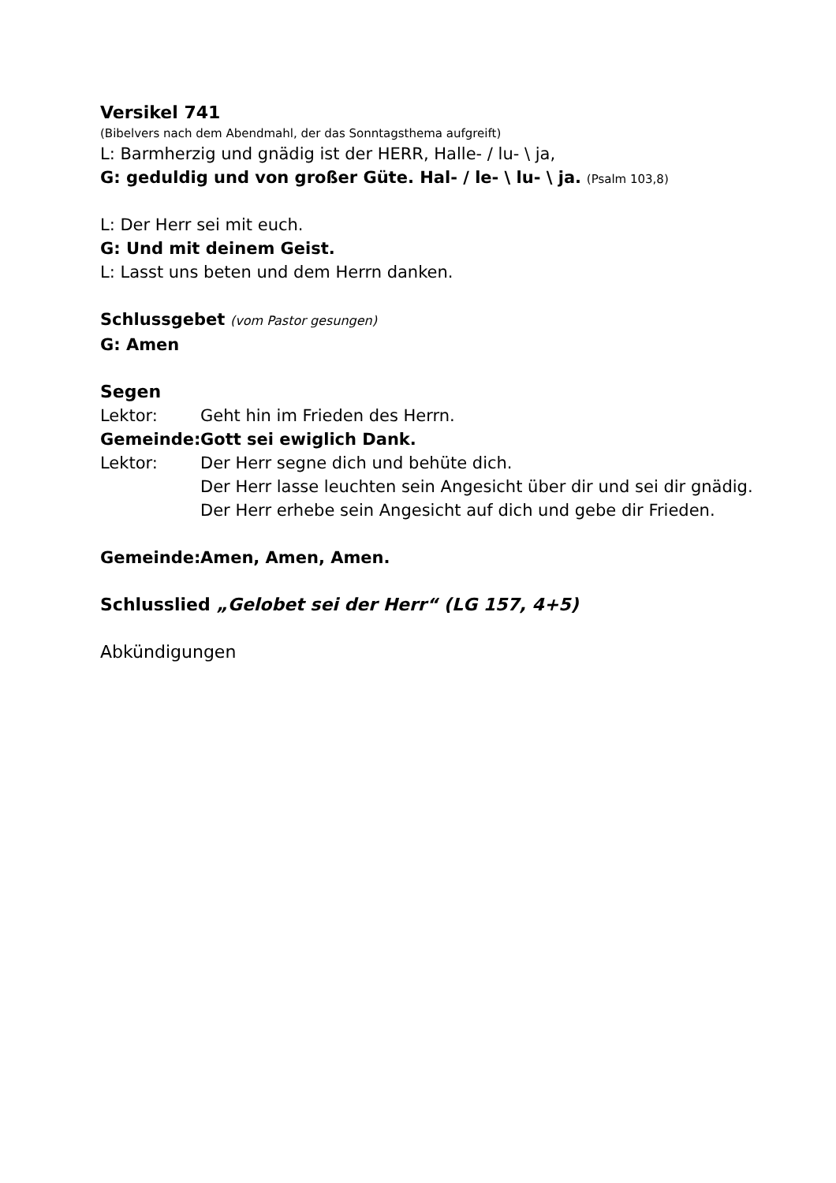Versikel 741
(Bibelvers nach dem Abendmahl, der das Sonntagsthema aufgreift)
L: Barmherzig und gnädig ist der HERR, Halle- / lu- \ ja,
G: geduldig und von großer Güte. Hal- / le- \ lu- \ ja. (Psalm 103,8)
L: Der Herr sei mit euch.
G: Und mit deinem Geist.
L: Lasst uns beten und dem Herrn danken.
Schlussgebet (vom Pastor gesungen)
G: Amen
Segen
Lektor: Geht hin im Frieden des Herrn.
Gemeinde: Gott sei ewiglich Dank.
Lektor: Der Herr segne dich und behüte dich.
Der Herr lasse leuchten sein Angesicht über dir und sei dir gnädig.
Der Herr erhebe sein Angesicht auf dich und gebe dir Frieden.
Gemeinde: Amen, Amen, Amen.
Schlusslied „Gelobet sei der Herr“ (LG 157, 4+5)
Abkündigungen